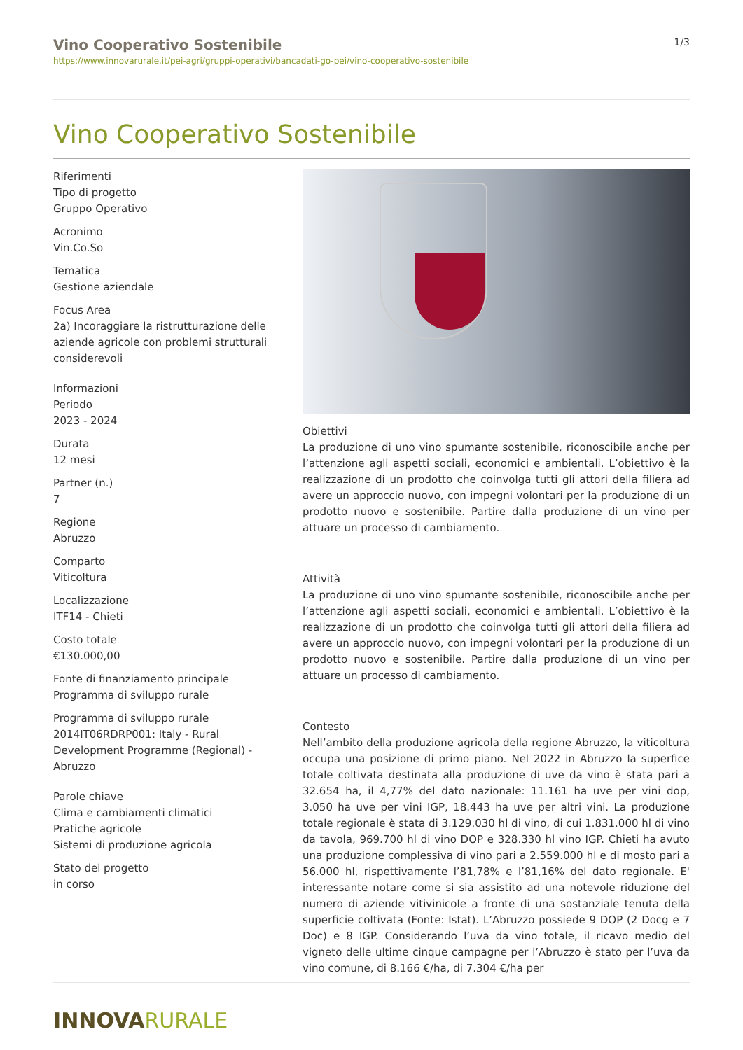Vino Cooperativo Sostenibile
https://www.innovarurale.it/pei-agri/gruppi-operativi/bancadati-go-pei/vino-cooperativo-sostenibile
1/3
Vino Cooperativo Sostenibile
Riferimenti
Tipo di progetto
Gruppo Operativo
Acronimo
Vin.Co.So
Tematica
Gestione aziendale
Focus Area
2a) Incoraggiare la ristrutturazione delle aziende agricole con problemi strutturali considerevoli
Informazioni
Periodo
2023 - 2024
Durata
12 mesi
Partner (n.)
7
Regione
Abruzzo
Comparto
Viticoltura
Localizzazione
ITF14 - Chieti
Costo totale
€130.000,00
Fonte di finanziamento principale
Programma di sviluppo rurale
Programma di sviluppo rurale
2014IT06RDRP001: Italy - Rural Development Programme (Regional) - Abruzzo
Parole chiave
Clima e cambiamenti climatici
Pratiche agricole
Sistemi di produzione agricola
Stato del progetto
in corso
Obiettivi
La produzione di uno vino spumante sostenibile, riconoscibile anche per l’attenzione agli aspetti sociali, economici e ambientali. L’obiettivo è la realizzazione di un prodotto che coinvolga tutti gli attori della filiera ad avere un approccio nuovo, con impegni volontari per la produzione di un prodotto nuovo e sostenibile. Partire dalla produzione di un vino per attuare un processo di cambiamento.
Attività
La produzione di uno vino spumante sostenibile, riconoscibile anche per l’attenzione agli aspetti sociali, economici e ambientali. L’obiettivo è la realizzazione di un prodotto che coinvolga tutti gli attori della filiera ad avere un approccio nuovo, con impegni volontari per la produzione di un prodotto nuovo e sostenibile. Partire dalla produzione di un vino per attuare un processo di cambiamento.
Contesto
Nell’ambito della produzione agricola della regione Abruzzo, la viticoltura occupa una posizione di primo piano. Nel 2022 in Abruzzo la superfice totale coltivata destinata alla produzione di uve da vino è stata pari a 32.654 ha, il 4,77% del dato nazionale: 11.161 ha uve per vini dop, 3.050 ha uve per vini IGP, 18.443 ha uve per altri vini. La produzione totale regionale è stata di 3.129.030 hl di vino, di cui 1.831.000 hl di vino da tavola, 969.700 hl di vino DOP e 328.330 hl vino IGP. Chieti ha avuto una produzione complessiva di vino pari a 2.559.000 hl e di mosto pari a 56.000 hl, rispettivamente l’81,78% e l’81,16% del dato regionale. E' interessante notare come si sia assistito ad una notevole riduzione del numero di aziende vitivinicole a fronte di una sostanziale tenuta della superficie coltivata (Fonte: Istat). L’Abruzzo possiede 9 DOP (2 Docg e 7 Doc) e 8 IGP. Considerando l’uva da vino totale, il ricavo medio del vigneto delle ultime cinque campagne per l’Abruzzo è stato per l’uva da vino comune, di 8.166 €/ha, di 7.304 €/ha per
INNOVARURALE